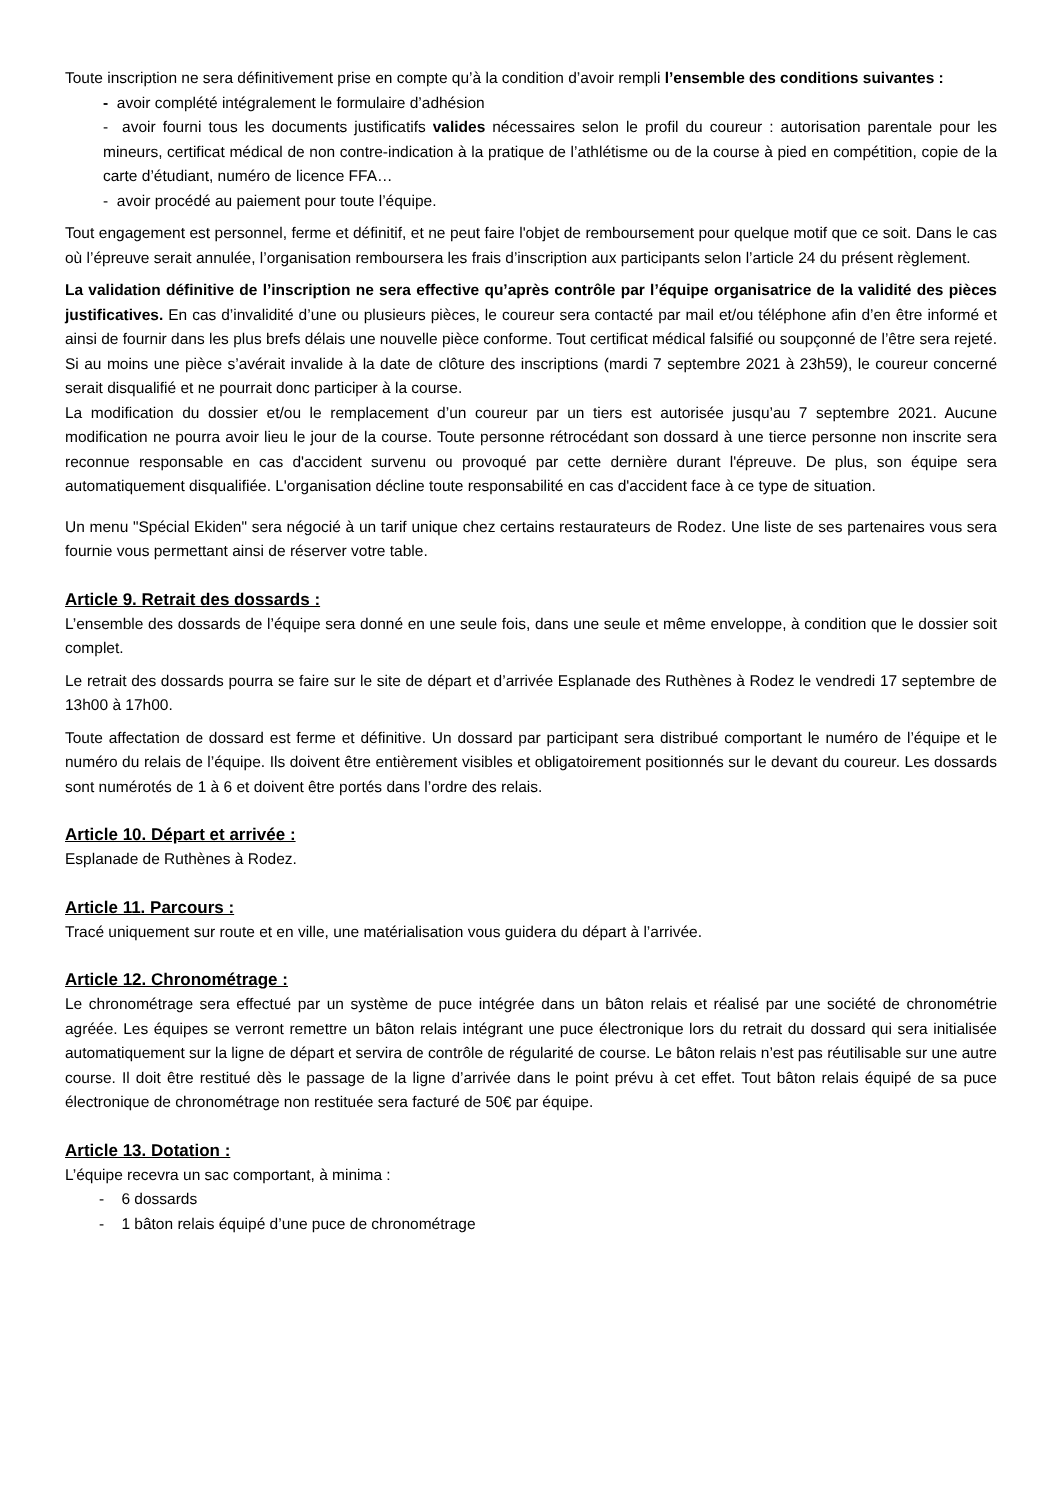Toute inscription ne sera définitivement prise en compte qu’à la condition d’avoir rempli l’ensemble des conditions suivantes :
- avoir complété intégralement le formulaire d’adhésion
- avoir fourni tous les documents justificatifs valides nécessaires selon le profil du coureur : autorisation parentale pour les mineurs, certificat médical de non contre-indication à la pratique de l’athlétisme ou de la course à pied en compétition, copie de la carte d’étudiant, numéro de licence FFA…
- avoir procédé au paiement pour toute l’équipe.
Tout engagement est personnel, ferme et définitif, et ne peut faire l'objet de remboursement pour quelque motif que ce soit. Dans le cas où l’épreuve serait annulée, l’organisation remboursera les frais d’inscription aux participants selon l’article 24 du présent règlement.
La validation définitive de l’inscription ne sera effective qu’après contrôle par l’équipe organisatrice de la validité des pièces justificatives. En cas d’invalidité d’une ou plusieurs pièces, le coureur sera contacté par mail et/ou téléphone afin d’en être informé et ainsi de fournir dans les plus brefs délais une nouvelle pièce conforme. Tout certificat médical falsifié ou soupçonné de l’être sera rejeté. Si au moins une pièce s’avérait invalide à la date de clôture des inscriptions (mardi 7 septembre 2021 à 23h59), le coureur concerné serait disqualifié et ne pourrait donc participer à la course.
La modification du dossier et/ou le remplacement d’un coureur par un tiers est autorisée jusqu’au 7 septembre 2021. Aucune modification ne pourra avoir lieu le jour de la course. Toute personne rétrocédant son dossard à une tierce personne non inscrite sera reconnue responsable en cas d'accident survenu ou provoqué par cette dernière durant l'épreuve. De plus, son équipe sera automatiquement disqualifiée. L'organisation décline toute responsabilité en cas d'accident face à ce type de situation.
Un menu "Spécial Ekiden" sera négocié à un tarif unique chez certains restaurateurs de Rodez. Une liste de ses partenaires vous sera fournie vous permettant ainsi de réserver votre table.
Article 9. Retrait des dossards :
L’ensemble des dossards de l’équipe sera donné en une seule fois, dans une seule et même enveloppe, à condition que le dossier soit complet.
Le retrait des dossards pourra se faire sur le site de départ et d’arrivée Esplanade des Ruthènes à Rodez le vendredi 17 septembre de 13h00 à 17h00.
Toute affectation de dossard est ferme et définitive. Un dossard par participant sera distribué comportant le numéro de l’équipe et le numéro du relais de l’équipe. Ils doivent être entièrement visibles et obligatoirement positionnés sur le devant du coureur. Les dossards sont numérotés de 1 à 6 et doivent être portés dans l’ordre des relais.
Article 10. Départ et arrivée :
Esplanade de Ruthènes à Rodez.
Article 11. Parcours :
Tracé uniquement sur route et en ville, une matérialisation vous guidera du départ à l’arrivée.
Article 12. Chronométrage :
Le chronométrage sera effectué par un système de puce intégrée dans un bâton relais et réalisé par une société de chronométrie agréée. Les équipes se verront remettre un bâton relais intégrant une puce électronique lors du retrait du dossard qui sera initialisée automatiquement sur la ligne de départ et servira de contrôle de régularité de course. Le bâton relais n’est pas réutilisable sur une autre course. Il doit être restitué dès le passage de la ligne d’arrivée dans le point prévu à cet effet. Tout bâton relais équipé de sa puce électronique de chronométrage non restituée sera facturé de 50€ par équipe.
Article 13. Dotation :
L’équipe recevra un sac comportant, à minima :
- 6 dossards
- 1 bâton relais équipé d’une puce de chronométrage